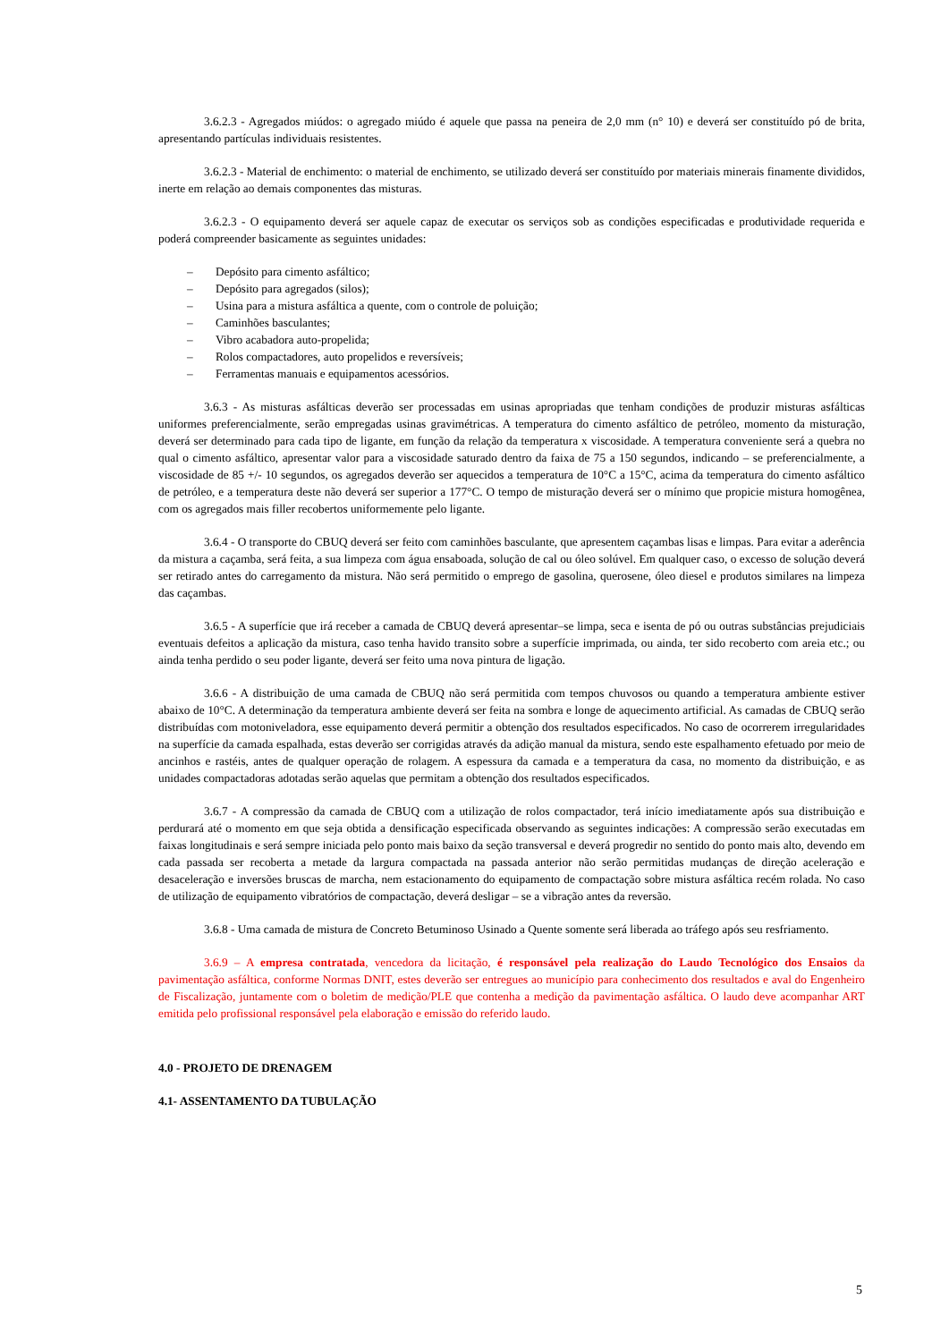3.6.2.3 - Agregados miúdos: o agregado miúdo é aquele que passa na peneira de 2,0 mm (n° 10) e deverá ser constituído pó de brita, apresentando partículas individuais resistentes.
3.6.2.3 - Material de enchimento: o material de enchimento, se utilizado deverá ser constituído por materiais minerais finamente divididos, inerte em relação ao demais componentes das misturas.
3.6.2.3 - O equipamento deverá ser aquele capaz de executar os serviços sob as condições especificadas e produtividade requerida e poderá compreender basicamente as seguintes unidades:
– Depósito para cimento asfáltico;
– Depósito para agregados (silos);
– Usina para a mistura asfáltica a quente, com o controle de poluição;
– Caminhões basculantes;
– Vibro acabadora auto-propelida;
– Rolos compactadores, auto propelidos e reversíveis;
– Ferramentas manuais e equipamentos acessórios.
3.6.3 - As misturas asfálticas deverão ser processadas em usinas apropriadas que tenham condições de produzir misturas asfálticas uniformes preferencialmente, serão empregadas usinas gravimétricas. A temperatura do cimento asfáltico de petróleo, momento da misturação, deverá ser determinado para cada tipo de ligante, em função da relação da temperatura x viscosidade. A temperatura conveniente será a quebra no qual o cimento asfáltico, apresentar valor para a viscosidade saturado dentro da faixa de 75 a 150 segundos, indicando – se preferencialmente, a viscosidade de 85 +/- 10 segundos, os agregados deverão ser aquecidos a temperatura de 10°C a 15°C, acima da temperatura do cimento asfáltico de petróleo, e a temperatura deste não deverá ser superior a 177°C. O tempo de misturação deverá ser o mínimo que propicie mistura homogênea, com os agregados mais filler recobertos uniformemente pelo ligante.
3.6.4 - O transporte do CBUQ deverá ser feito com caminhões basculante, que apresentem caçambas lisas e limpas. Para evitar a aderência da mistura a caçamba, será feita, a sua limpeza com água ensaboada, solução de cal ou óleo solúvel. Em qualquer caso, o excesso de solução deverá ser retirado antes do carregamento da mistura. Não será permitido o emprego de gasolina, querosene, óleo diesel e produtos similares na limpeza das caçambas.
3.6.5 - A superfície que irá receber a camada de CBUQ deverá apresentar–se limpa, seca e isenta de pó ou outras substâncias prejudiciais eventuais defeitos a aplicação da mistura, caso tenha havido transito sobre a superfície imprimada, ou ainda, ter sido recoberto com areia etc.; ou ainda tenha perdido o seu poder ligante, deverá ser feito uma nova pintura de ligação.
3.6.6 - A distribuição de uma camada de CBUQ não será permitida com tempos chuvosos ou quando a temperatura ambiente estiver abaixo de 10°C. A determinação da temperatura ambiente deverá ser feita na sombra e longe de aquecimento artificial. As camadas de CBUQ serão distribuídas com motoniveladora, esse equipamento deverá permitir a obtenção dos resultados especificados. No caso de ocorrerem irregularidades na superfície da camada espalhada, estas deverão ser corrigidas através da adição manual da mistura, sendo este espalhamento efetuado por meio de ancinhos e rastéis, antes de qualquer operação de rolagem. A espessura da camada e a temperatura da casa, no momento da distribuição, e as unidades compactadoras adotadas serão aquelas que permitam a obtenção dos resultados especificados.
3.6.7 - A compressão da camada de CBUQ com a utilização de rolos compactador, terá início imediatamente após sua distribuição e perdurará até o momento em que seja obtida a densificação especificada observando as seguintes indicações: A compressão serão executadas em faixas longitudinais e será sempre iniciada pelo ponto mais baixo da seção transversal e deverá progredir no sentido do ponto mais alto, devendo em cada passada ser recoberta a metade da largura compactada na passada anterior não serão permitidas mudanças de direção aceleração e desaceleração e inversões bruscas de marcha, nem estacionamento do equipamento de compactação sobre mistura asfáltica recém rolada. No caso de utilização de equipamento vibratórios de compactação, deverá desligar – se a vibração antes da reversão.
3.6.8 - Uma camada de mistura de Concreto Betuminoso Usinado a Quente somente será liberada ao tráfego após seu resfriamento.
3.6.9 – A empresa contratada, vencedora da licitação, é responsável pela realização do Laudo Tecnológico dos Ensaios da pavimentação asfáltica, conforme Normas DNIT, estes deverão ser entregues ao município para conhecimento dos resultados e aval do Engenheiro de Fiscalização, juntamente com o boletim de medição/PLE que contenha a medição da pavimentação asfáltica. O laudo deve acompanhar ART emitida pelo profissional responsável pela elaboração e emissão do referido laudo.
4.0 - PROJETO DE DRENAGEM
4.1- ASSENTAMENTO DA TUBULAÇÃO
5